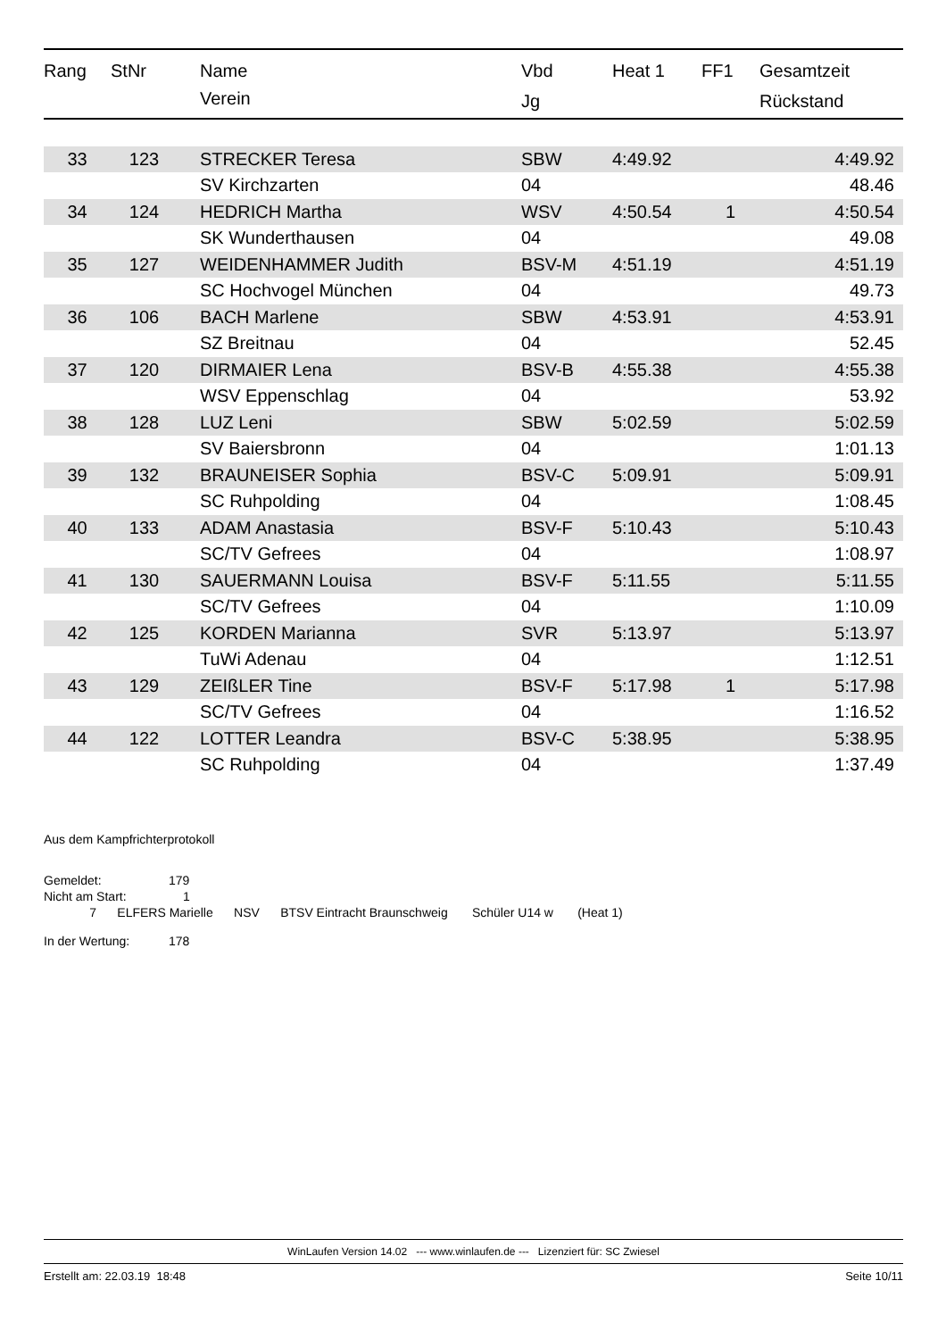| Rang | StNr | Name | Vbd | Heat 1 | FF1 | Gesamtzeit |
| --- | --- | --- | --- | --- | --- | --- |
| | | Verein | Jg | | | Rückstand |
| 33 | 123 | STRECKER Teresa | SBW | 4:49.92 | | 4:49.92 |
| | | SV Kirchzarten | 04 | | | 48.46 |
| 34 | 124 | HEDRICH Martha | WSV | 4:50.54 | 1 | 4:50.54 |
| | | SK Wunderthausen | 04 | | | 49.08 |
| 35 | 127 | WEIDENHAMMER Judith | BSV-M | 4:51.19 | | 4:51.19 |
| | | SC Hochvogel München | 04 | | | 49.73 |
| 36 | 106 | BACH Marlene | SBW | 4:53.91 | | 4:53.91 |
| | | SZ Breitnau | 04 | | | 52.45 |
| 37 | 120 | DIRMAIER Lena | BSV-B | 4:55.38 | | 4:55.38 |
| | | WSV Eppenschlag | 04 | | | 53.92 |
| 38 | 128 | LUZ Leni | SBW | 5:02.59 | | 5:02.59 |
| | | SV Baiersbronn | 04 | | | 1:01.13 |
| 39 | 132 | BRAUNEISER Sophia | BSV-C | 5:09.91 | | 5:09.91 |
| | | SC Ruhpolding | 04 | | | 1:08.45 |
| 40 | 133 | ADAM Anastasia | BSV-F | 5:10.43 | | 5:10.43 |
| | | SC/TV Gefrees | 04 | | | 1:08.97 |
| 41 | 130 | SAUERMANN Louisa | BSV-F | 5:11.55 | | 5:11.55 |
| | | SC/TV Gefrees | 04 | | | 1:10.09 |
| 42 | 125 | KORDEN Marianna | SVR | 5:13.97 | | 5:13.97 |
| | | TuWi Adenau | 04 | | | 1:12.51 |
| 43 | 129 | ZEIßLER Tine | BSV-F | 5:17.98 | 1 | 5:17.98 |
| | | SC/TV Gefrees | 04 | | | 1:16.52 |
| 44 | 122 | LOTTER Leandra | BSV-C | 5:38.95 | | 5:38.95 |
| | | SC Ruhpolding | 04 | | | 1:37.49 |
Aus dem Kampfrichterprotokoll
Gemeldet: 179
Nicht am Start: 1
7 ELFERS Marielle NSV BTSV Eintracht Braunschweig Schüler U14 w (Heat 1)
In der Wertung: 178
WinLaufen Version 14.02 --- www.winlaufen.de --- Lizenziert für: SC Zwiesel
Erstellt am: 22.03.19 18:48 Seite 10/11